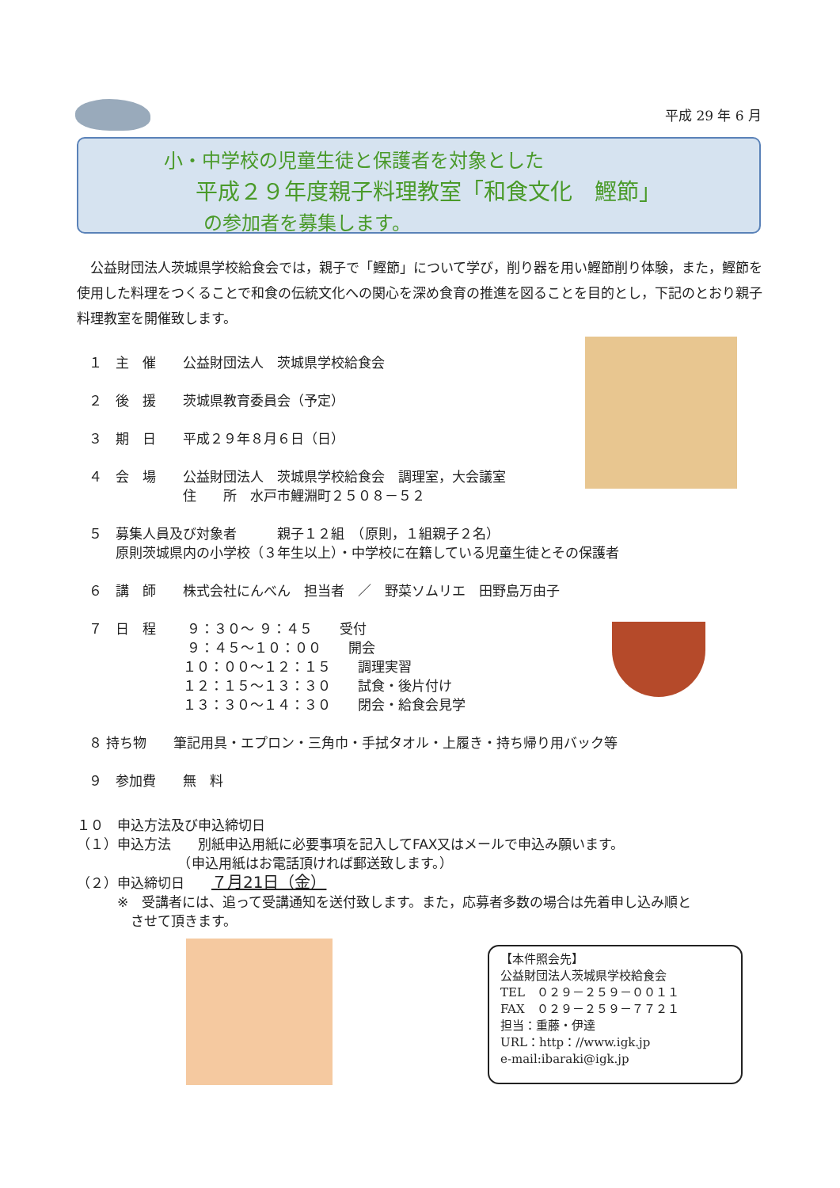平成 29 年 6 月
小・中学校の児童生徒と保護者を対象とした
平成２９年度親子料理教室「和食文化　鰹節」
の参加者を募集します。
　公益財団法人茨城県学校給食会では，親子で「鰹節」について学び，削り器を用い鰹節削り体験，また，鰹節を使用した料理をつくることで和食の伝統文化への関心を深め食育の推進を図ることを目的とし，下記のとおり親子料理教室を開催致します。
１　主　催　　公益財団法人　茨城県学校給食会
２　後　援　　茨城県教育委員会（予定）
３　期　日　　平成２９年８月６日（日）
４　会　場　　公益財団法人　茨城県学校給食会　調理室，大会議室
　　　　　　　住　　所　水戸市鯉淵町２５０８－５２
５　募集人員及び対象者　　　親子１２組　（原則，１組親子２名）
　　原則茨城県内の小学校（３年生以上）・中学校に在籍している児童生徒とその保護者
６　講　師　　株式会社にんべん　担当者　／　野菜ソムリエ　田野島万由子
７　日　程　　 ９：３０～ ９：４５　　受付
　　　　　　　 ９：４５～１０：００　　開会
　　　　　　　１０：００～１２：１５　　調理実習
　　　　　　　１２：１５～１３：３０　　試食・後片付け
　　　　　　　１３：３０～１４：３０　　閉会・給食会見学
８ 持ち物　　筆記用具・エプロン・三角巾・手拭タオル・上履き・持ち帰り用バック等
９　参加費　　無　料
１０　申込方法及び申込締切日
（１）申込方法　　別紙申込用紙に必要事項を記入してFAX又はメールで申込み願います。
　　　　　　　　（申込用紙はお電話頂ければ郵送致します。）
（２）申込締切日　　７月21日（金）
　　　※　受講者には、追って受講通知を送付致します。また，応募者多数の場合は先着申し込み順と
　　　　させて頂きます。
【本件照会先】
公益財団法人茨城県学校給食会
TEL　０２９－２５９－００１１
FAX　０２９－２５９－７７２１
担当：重藤・伊達
URL：http：//www.igk.jp
e-mail:ibaraki@igk.jp